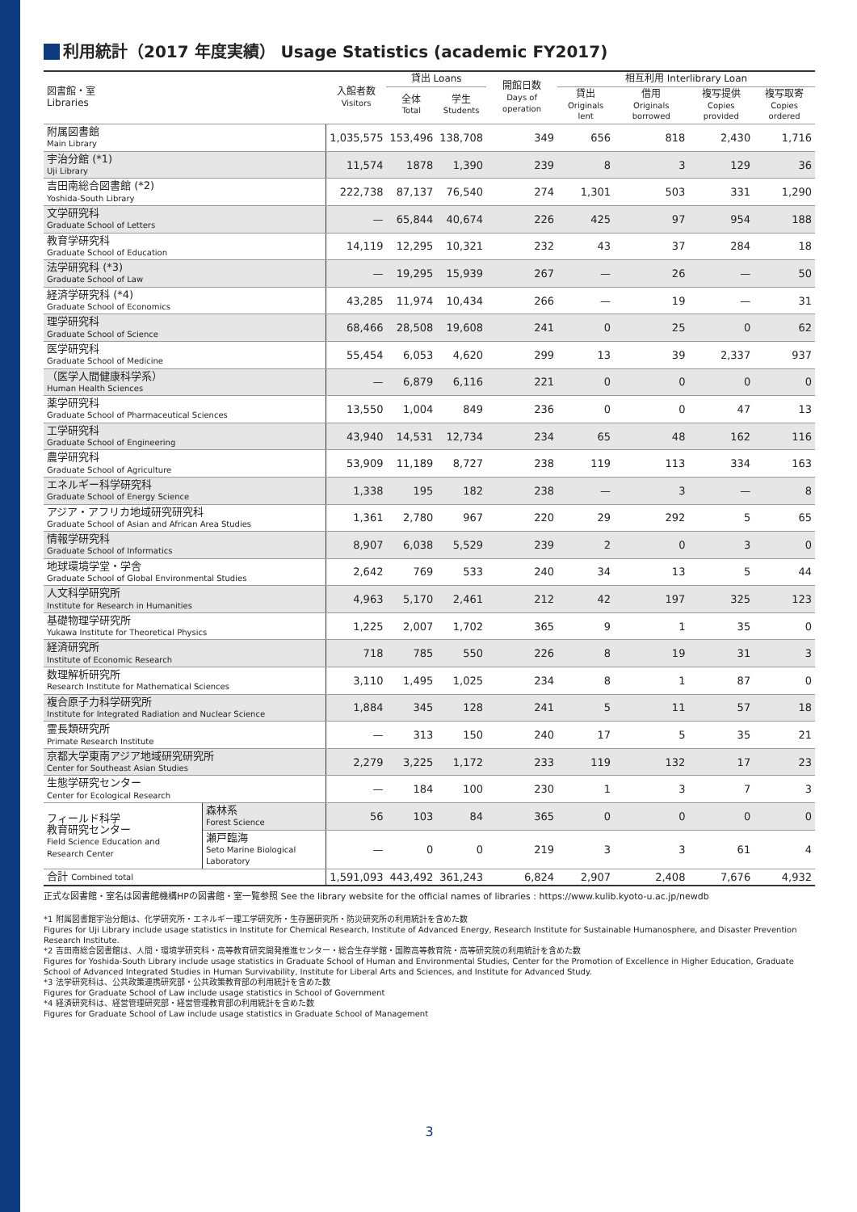利用統計（2017 年度実績） Usage Statistics (academic FY2017)
| 図書館・室 Libraries | | 入館者数 Visitors | 貸出 Loans | | 開館日数 Days of operation | 相互利用 Interlibrary Loan | | | |
| --- | --- | --- | --- | --- | --- | --- | --- | --- | --- |
| | | | 全体 Total | 学生 Students | | 貸出 Originals lent | 借用 Originals borrowed | 複写提供 Copies provided | 複写取寄 Copies ordered |
| 附属図書館 Main Library | | 1,035,575 | 153,496 | 138,708 | 349 | 656 | 818 | 2,430 | 1,716 |
| 宇治分館 (*1) Uji Library | | 11,574 | 1878 | 1,390 | 239 | 8 | 3 | 129 | 36 |
| 吉田南総合図書館 (*2) Yoshida-South Library | | 222,738 | 87,137 | 76,540 | 274 | 1,301 | 503 | 331 | 1,290 |
| 文学研究科 Graduate School of Letters | | — | 65,844 | 40,674 | 226 | 425 | 97 | 954 | 188 |
| 教育学研究科 Graduate School of Education | | 14,119 | 12,295 | 10,321 | 232 | 43 | 37 | 284 | 18 |
| 法学研究科 (*3) Graduate School of Law | | — | 19,295 | 15,939 | 267 | — | 26 | — | 50 |
| 経済学研究科 (*4) Graduate School of Economics | | 43,285 | 11,974 | 10,434 | 266 | — | 19 | — | 31 |
| 理学研究科 Graduate School of Science | | 68,466 | 28,508 | 19,608 | 241 | 0 | 25 | 0 | 62 |
| 医学研究科 Graduate School of Medicine | | 55,454 | 6,053 | 4,620 | 299 | 13 | 39 | 2,337 | 937 |
| （医学人間健康科学系） Human Health Sciences | | — | 6,879 | 6,116 | 221 | 0 | 0 | 0 | 0 |
| 薬学研究科 Graduate School of Pharmaceutical Sciences | | 13,550 | 1,004 | 849 | 236 | 0 | 0 | 47 | 13 |
| 工学研究科 Graduate School of Engineering | | 43,940 | 14,531 | 12,734 | 234 | 65 | 48 | 162 | 116 |
| 農学研究科 Graduate School of Agriculture | | 53,909 | 11,189 | 8,727 | 238 | 119 | 113 | 334 | 163 |
| エネルギー科学研究科 Graduate School of Energy Science | | 1,338 | 195 | 182 | 238 | — | 3 | — | 8 |
| アジア・アフリカ地域研究研究科 Graduate School of Asian and African Area Studies | | 1,361 | 2,780 | 967 | 220 | 29 | 292 | 5 | 65 |
| 情報学研究科 Graduate School of Informatics | | 8,907 | 6,038 | 5,529 | 239 | 2 | 0 | 3 | 0 |
| 地球環境学堂・学舎 Graduate School of Global Environmental Studies | | 2,642 | 769 | 533 | 240 | 34 | 13 | 5 | 44 |
| 人文科学研究所 Institute for Research in Humanities | | 4,963 | 5,170 | 2,461 | 212 | 42 | 197 | 325 | 123 |
| 基礎物理学研究所 Yukawa Institute for Theoretical Physics | | 1,225 | 2,007 | 1,702 | 365 | 9 | 1 | 35 | 0 |
| 経済研究所 Institute of Economic Research | | 718 | 785 | 550 | 226 | 8 | 19 | 31 | 3 |
| 数理解析研究所 Research Institute for Mathematical Sciences | | 3,110 | 1,495 | 1,025 | 234 | 8 | 1 | 87 | 0 |
| 複合原子力科学研究所 Institute for Integrated Radiation and Nuclear Science | | 1,884 | 345 | 128 | 241 | 5 | 11 | 57 | 18 |
| 霊長類研究所 Primate Research Institute | | — | 313 | 150 | 240 | 17 | 5 | 35 | 21 |
| 京都大学東南アジア地域研究研究所 Center for Southeast Asian Studies | | 2,279 | 3,225 | 1,172 | 233 | 119 | 132 | 17 | 23 |
| 生態学研究センター Center for Ecological Research | | — | 184 | 100 | 230 | 1 | 3 | 7 | 3 |
| フィールド科学 教育研究センター Field Science Education and Research Center | 森林系 Forest Science | 56 | 103 | 84 | 365 | 0 | 0 | 0 | 0 |
| | 瀬戸臨海 Seto Marine Biological Laboratory | — | 0 | 0 | 219 | 3 | 3 | 61 | 4 |
| 合計 Combined total | | 1,591,093 | 443,492 | 361,243 | 6,824 | 2,907 | 2,408 | 7,676 | 4,932 |
正式な図書館・室名は図書館機構HPの図書館・室一覧参照 See the library website for the official names of libraries : https://www.kulib.kyoto-u.ac.jp/newdb
*1 附属図書館宇治分館は、化学研究所・エネルギー理工学研究所・生存圏研究所・防災研究所の利用統計を含めた数
Figures for Uji Library include usage statistics in Institute for Chemical Research, Institute of Advanced Energy, Research Institute for Sustainable Humanosphere, and Disaster Prevention Research Institute.
*2 吉田南総合図書館は、人間・環境学研究科・高等教育研究開発推進センター・総合生存学館・国際高等教育院・高等研究院の利用統計を含めた数
Figures for Yoshida-South Library include usage statistics in Graduate School of Human and Environmental Studies, Center for the Promotion of Excellence in Higher Education, Graduate School of Advanced Integrated Studies in Human Survivability, Institute for Liberal Arts and Sciences, and Institute for Advanced Study.
*3 法学研究科は、公共政策連携研究部・公共政策教育部の利用統計を含めた数
Figures for Graduate School of Law include usage statistics in School of Government
*4 経済研究科は、経営管理研究部・経営管理教育部の利用統計を含めた数
Figures for Graduate School of Law include usage statistics in Graduate School of Management
3